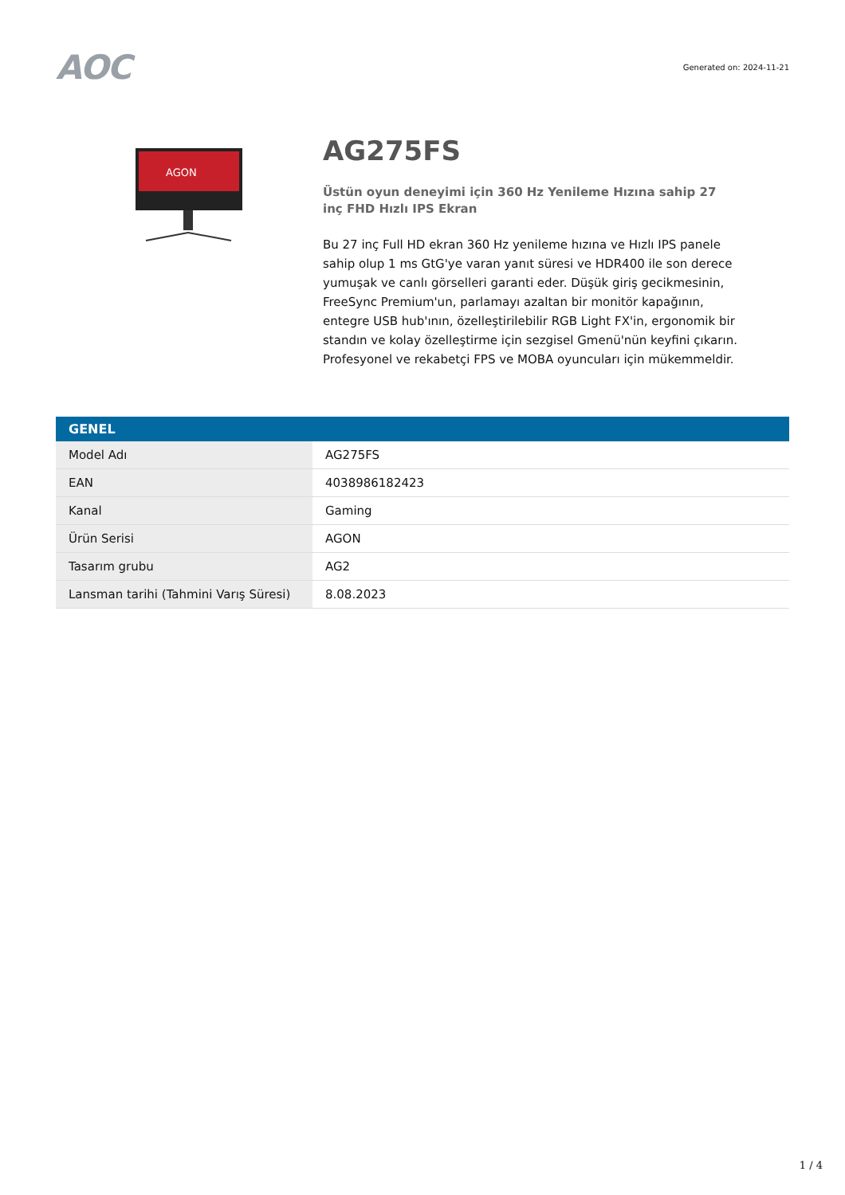AOC
Generated on: 2024-11-21
AGON
AG275FS
Üstün oyun deneyimi için 360 Hz Yenileme Hızına sahip 27 inç FHD Hızlı IPS Ekran
Bu 27 inç Full HD ekran 360 Hz yenileme hızına ve Hızlı IPS panele sahip olup 1 ms GtG'ye varan yanıt süresi ve HDR400 ile son derece yumuşak ve canlı görselleri garanti eder. Düşük giriş gecikmesinin, FreeSync Premium'un, parlamayı azaltan bir monitör kapağının, entegre USB hub'ının, özelleştirilebilir RGB Light FX'in, ergonomik bir standın ve kolay özelleştirme için sezgisel Gmenü'nün keyfini çıkarın. Profesyonel ve rekabetçi FPS ve MOBA oyuncuları için mükemmeldir.
| GENEL | |
| --- | --- |
| Model Adı | AG275FS |
| EAN | 4038986182423 |
| Kanal | Gaming |
| Ürün Serisi | AGON |
| Tasarım grubu | AG2 |
| Lansman tarihi (Tahmini Varış Süresi) | 8.08.2023 |
1 / 4